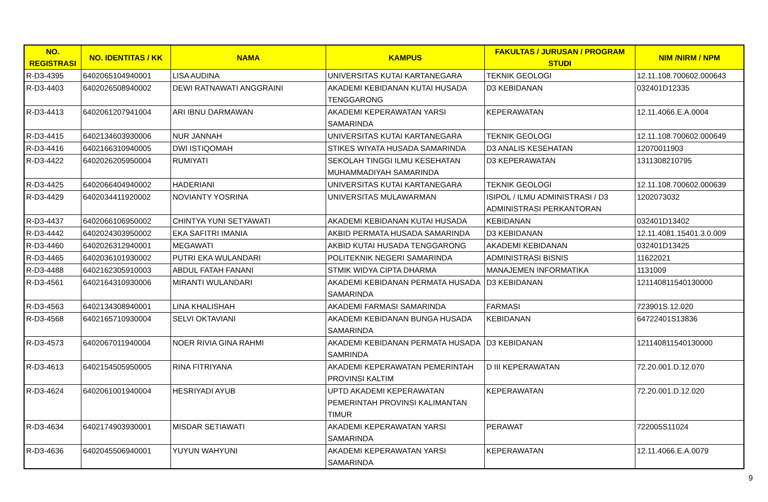| NO. REGISTRASI | NO. IDENTITAS / KK | NAMA | KAMPUS | FAKULTAS / JURUSAN / PROGRAM STUDI | NIM /NIRM / NPM |
| --- | --- | --- | --- | --- | --- |
| R-D3-4395 | 6402065104940001 | LISA AUDINA | UNIVERSITAS KUTAI KARTANEGARA | TEKNIK GEOLOGI | 12.11.108.700602.000643 |
| R-D3-4403 | 6402026508940002 | DEWI RATNAWATI ANGGRAINI | AKADEMI KEBIDANAN KUTAI HUSADA TENGGARONG | D3 KEBIDANAN | 032401D12335 |
| R-D3-4413 | 6402061207941004 | ARI IBNU DARMAWAN | AKADEMI KEPERAWATAN YARSI SAMARINDA | KEPERAWATAN | 12.11.4066.E.A.0004 |
| R-D3-4415 | 6402134603930006 | NUR JANNAH | UNIVERSITAS KUTAI KARTANEGARA | TEKNIK GEOLOGI | 12.11.108.700602.000649 |
| R-D3-4416 | 6402166310940005 | DWI ISTIQOMAH | STIKES WIYATA HUSADA SAMARINDA | D3 ANALIS KESEHATAN | 12070011903 |
| R-D3-4422 | 6402026205950004 | RUMIYATI | SEKOLAH TINGGI ILMU KESEHATAN MUHAMMADIYAH SAMARINDA | D3 KEPERAWATAN | 1311308210795 |
| R-D3-4425 | 6402066404940002 | HADERIANI | UNIVERSITAS KUTAI KARTANEGARA | TEKNIK GEOLOGI | 12.11.108.700602.000639 |
| R-D3-4429 | 6402034411920002 | NOVIANTY YOSRINA | UNIVERSITAS MULAWARMAN | ISIPOL / ILMU ADMINISTRASI / D3 ADMINISTRASI PERKANTORAN | 1202073032 |
| R-D3-4437 | 6402066106950002 | CHINTYA YUNI SETYAWATI | AKADEMI KEBIDANAN KUTAI HUSADA | KEBIDANAN | 032401D13402 |
| R-D3-4442 | 6402024303950002 | EKA SAFITRI IMANIA | AKBID PERMATA HUSADA SAMARINDA | D3 KEBIDANAN | 12.11.4081.15401.3.0.009 |
| R-D3-4460 | 6402026312940001 | MEGAWATI | AKBID KUTAI HUSADA TENGGARONG | AKADEMI KEBIDANAN | 032401D13425 |
| R-D3-4465 | 6402036101930002 | PUTRI EKA WULANDARI | POLITEKNIK NEGERI SAMARINDA | ADMINISTRASI BISNIS | 11622021 |
| R-D3-4488 | 6402162305910003 | ABDUL FATAH FANANI | STMIK WIDYA CIPTA DHARMA | MANAJEMEN INFORMATIKA | 1131009 |
| R-D3-4561 | 6402164310930006 | MIRANTI WULANDARI | AKADEMI KEBIDANAN PERMATA HUSADA SAMARINDA | D3 KEBIDANAN | 121140811540130000 |
| R-D3-4563 | 6402134308940001 | LINA KHALISHAH | AKADEMI FARMASI SAMARINDA | FARMASI | 723901S.12.020 |
| R-D3-4568 | 6402165710930004 | SELVI OKTAVIANI | AKADEMI KEBIDANAN BUNGA HUSADA SAMARINDA | KEBIDANAN | 64722401S13836 |
| R-D3-4573 | 6402067011940004 | NOER RIVIA GINA RAHMI | AKADEMI KEBIDANAN PERMATA HUSADA SAMRINDA | D3 KEBIDANAN | 121140811540130000 |
| R-D3-4613 | 6402154505950005 | RINA FITRIYANA | AKADEMI KEPERAWATAN PEMERINTAH PROVINSI KALTIM | D III KEPERAWATAN | 72.20.001.D.12.070 |
| R-D3-4624 | 6402061001940004 | HESRIYADI AYUB | UPTD AKADEMI KEPERAWATAN PEMERINTAH PROVINSI KALIMANTAN TIMUR | KEPERAWATAN | 72.20.001.D.12.020 |
| R-D3-4634 | 6402174903930001 | MISDAR SETIAWATI | AKADEMI KEPERAWATAN YARSI SAMARINDA | PERAWAT | 722005S11024 |
| R-D3-4636 | 6402045506940001 | YUYUN WAHYUNI | AKADEMI KEPERAWATAN YARSI SAMARINDA | KEPERAWATAN | 12.11.4066.E.A.0079 |
9